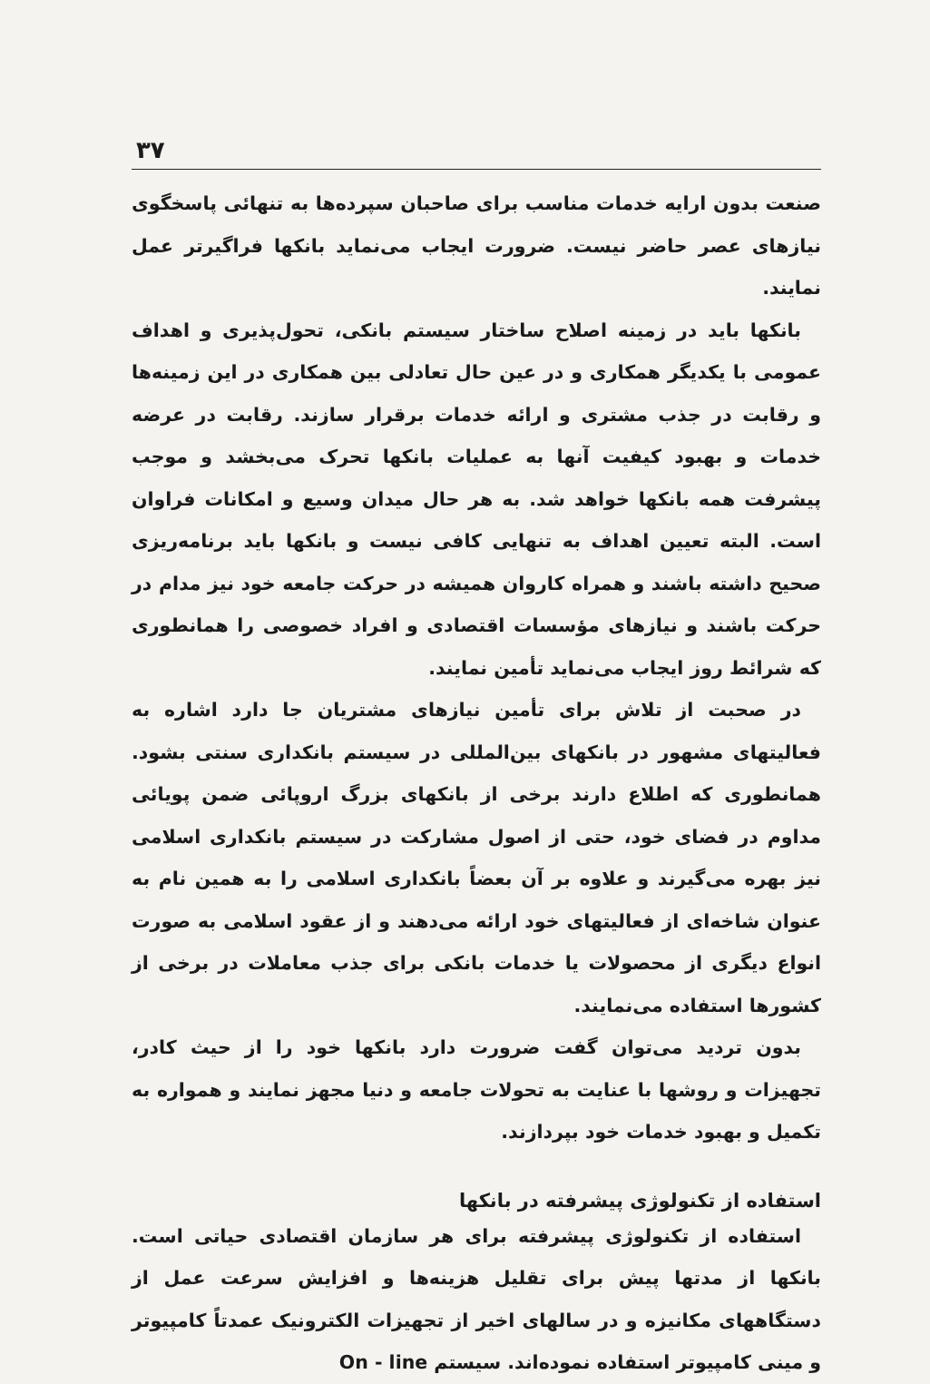۳۷
صنعت بدون ارایه خدمات مناسب برای صاحبان سپرده‌ها به تنهائی پاسخگوی نیازهای عصر حاضر نیست. ضرورت ایجاب می‌نماید بانکها فراگیرتر عمل نمایند.
بانکها باید در زمینه اصلاح ساختار سیستم بانکی، تحول‌پذیری و اهداف عمومی با یکدیگر همکاری و در عین حال تعادلی بین همکاری در این زمینه‌ها و رقابت در جذب مشتری و ارائه خدمات برقرار سازند. رقابت در عرضه خدمات و بهبود کیفیت آنها به عملیات بانکها تحرک می‌بخشد و موجب پیشرفت همه بانکها خواهد شد. به هر حال میدان وسیع و امکانات فراوان است. البته تعیین اهداف به تنهایی کافی نیست و بانکها باید برنامه‌ریزی صحیح داشته باشند و همراه کاروان همیشه در حرکت جامعه خود نیز مدام در حرکت باشند و نیازهای مؤسسات اقتصادی و افراد خصوصی را همانطوری که شرائط روز ایجاب می‌نماید تأمین نمایند.
در صحبت از تلاش برای تأمین نیازهای مشتریان جا دارد اشاره به فعالیتهای مشهور در بانکهای بین‌المللی در سیستم بانکداری سنتی بشود. همانطوری که اطلاع دارند برخی از بانکهای بزرگ اروپائی ضمن پویائی مداوم در فضای خود، حتی از اصول مشارکت در سیستم بانکداری اسلامی نیز بهره می‌گیرند و علاوه بر آن بعضاً بانکداری اسلامی را به همین نام به عنوان شاخه‌ای از فعالیتهای خود ارائه می‌دهند و از عقود اسلامی به صورت انواع دیگری از محصولات یا خدمات بانکی برای جذب معاملات در برخی از کشورها استفاده می‌نمایند.
بدون تردید می‌توان گفت ضرورت دارد بانکها خود را از حیث کادر، تجهیزات و روشها با عنایت به تحولات جامعه و دنیا مجهز نمایند و همواره به تکمیل و بهبود خدمات خود بپردازند.
استفاده از تکنولوژی پیشرفته در بانکها
استفاده از تکنولوژی پیشرفته برای هر سازمان اقتصادی حیاتی است. بانکها از مدتها پیش برای تقلیل هزینه‌ها و افزایش سرعت عمل از دستگاههای مکانیزه و در سالهای اخیر از تجهیزات الکترونیک عمدتاً کامپیوتر و مینی کامپیوتر استفاده نموده‌اند. سیستم On - line